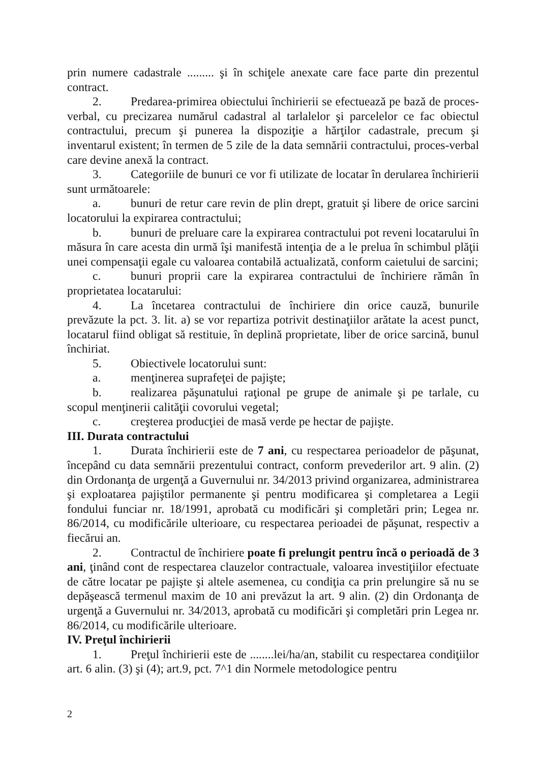prin numere cadastrale ......... şi în schiţele anexate care face parte din prezentul contract.
2. Predarea-primirea obiectului închirierii se efectuează pe bază de proces-verbal, cu precizarea numărul cadastral al tarlalelor şi parcelelor ce fac obiectul contractului, precum şi punerea la dispoziţie a hărţilor cadastrale, precum şi inventarul existent; în termen de 5 zile de la data semnării contractului, proces-verbal care devine anexă la contract.
3. Categoriile de bunuri ce vor fi utilizate de locatar în derularea închirierii sunt următoarele:
a. bunuri de retur care revin de plin drept, gratuit şi libere de orice sarcini locatorului la expirarea contractului;
b. bunuri de preluare care la expirarea contractului pot reveni locatarului în măsura în care acesta din urmă îşi manifestă intenţia de a le prelua în schimbul plăţii unei compensaţii egale cu valoarea contabilă actualizată, conform caietului de sarcini;
c. bunuri proprii care la expirarea contractului de închiriere rămân în proprietatea locatarului:
4. La încetarea contractului de închiriere din orice cauză, bunurile prevăzute la pct. 3. lit. a) se vor repartiza potrivit destinaţiilor arătate la acest punct, locatarul fiind obligat să restituie, în deplină proprietate, liber de orice sarcină, bunul închiriat.
5. Obiectivele locatorului sunt:
a. menţinerea suprafeţei de pajişte;
b. realizarea păşunatului raţional pe grupe de animale şi pe tarlale, cu scopul menţinerii calităţii covorului vegetal;
c. creşterea producţiei de masă verde pe hectar de pajişte.
III. Durata contractului
1. Durata închirierii este de 7 ani, cu respectarea perioadelor de păşunat, începând cu data semnării prezentului contract, conform prevederilor art. 9 alin. (2) din Ordonanţa de urgenţă a Guvernului nr. 34/2013 privind organizarea, administrarea şi exploatarea pajiştilor permanente şi pentru modificarea şi completarea a Legii fondului funciar nr. 18/1991, aprobată cu modificări şi completări prin; Legea nr. 86/2014, cu modificările ulterioare, cu respectarea perioadei de păşunat, respectiv a fiecărui an.
2. Contractul de închiriere poate fi prelungit pentru încă o perioadă de 3 ani, ţinând cont de respectarea clauzelor contractuale, valoarea investiţiilor efectuate de către locatar pe pajişte şi altele asemenea, cu condiţia ca prin prelungire să nu se depăşească termenul maxim de 10 ani prevăzut la art. 9 alin. (2) din Ordonanţa de urgenţă a Guvernului nr. 34/2013, aprobată cu modificări şi completări prin Legea nr. 86/2014, cu modificările ulterioare.
IV. Preţul închirierii
1. Preţul închirierii este de ........lei/ha/an, stabilit cu respectarea condiţiilor art. 6 alin. (3) şi (4); art.9, pct. 7^1 din Normele metodologice pentru
2